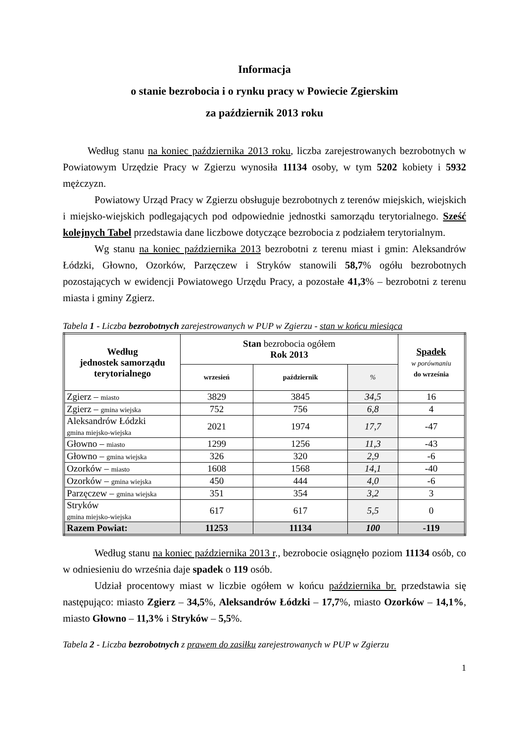Informacja
o stanie bezrobocia i o rynku pracy w Powiecie Zgierskim
za październik 2013 roku
Według stanu na koniec października 2013 roku, liczba zarejestrowanych bezrobotnych w Powiatowym Urzędzie Pracy w Zgierzu wynosiła 11134 osoby, w tym 5202 kobiety i 5932 mężczyzn.
Powiatowy Urząd Pracy w Zgierzu obsługuje bezrobotnych z terenów miejskich, wiejskich i miejsko-wiejskich podlegających pod odpowiednie jednostki samorządu terytorialnego. Sześć kolejnych Tabel przedstawia dane liczbowe dotyczące bezrobocia z podziałem terytorialnym.
Wg stanu na koniec października 2013 bezrobotni z terenu miast i gmin: Aleksandrów Łódzki, Głowno, Ozorków, Parzęczew i Stryków stanowili 58,7% ogółu bezrobotnych pozostających w ewidencji Powiatowego Urzędu Pracy, a pozostałe 41,3% – bezrobotni z terenu miasta i gminy Zgierz.
Tabela 1 - Liczba bezrobotnych zarejestrowanych w PUP w Zgierzu - stan w końcu miesiąca
| Według jednostek samorządu terytorialnego | Stan bezrobocia ogółem Rok 2013 | | | Spadek w porównaniu do września |
| --- | --- | --- | --- | --- |
| | wrzesień | październik | % | |
| Zgierz – miasto | 3829 | 3845 | 34,5 | 16 |
| Zgierz – gmina wiejska | 752 | 756 | 6,8 | 4 |
| Aleksandrów Łódzki gmina miejsko-wiejska | 2021 | 1974 | 17,7 | -47 |
| Głowno – miasto | 1299 | 1256 | 11,3 | -43 |
| Głowno – gmina wiejska | 326 | 320 | 2,9 | -6 |
| Ozorków – miasto | 1608 | 1568 | 14,1 | -40 |
| Ozorków – gmina wiejska | 450 | 444 | 4,0 | -6 |
| Parzęczew – gmina wiejska | 351 | 354 | 3,2 | 3 |
| Stryków gmina miejsko-wiejska | 617 | 617 | 5,5 | 0 |
| Razem Powiat: | 11253 | 11134 | 100 | -119 |
Według stanu na koniec października 2013 r., bezrobocie osiągnęło poziom 11134 osób, co w odniesieniu do września daje spadek o 119 osób.
Udział procentowy miast w liczbie ogółem w końcu października br. przedstawia się następująco: miasto Zgierz – 34,5%, Aleksandrów Łódzki – 17,7%, miasto Ozorków – 14,1%, miasto Głowno – 11,3% i Stryków – 5,5%.
Tabela 2 - Liczba bezrobotnych z prawem do zasiłku zarejestrowanych w PUP w Zgierzu
1